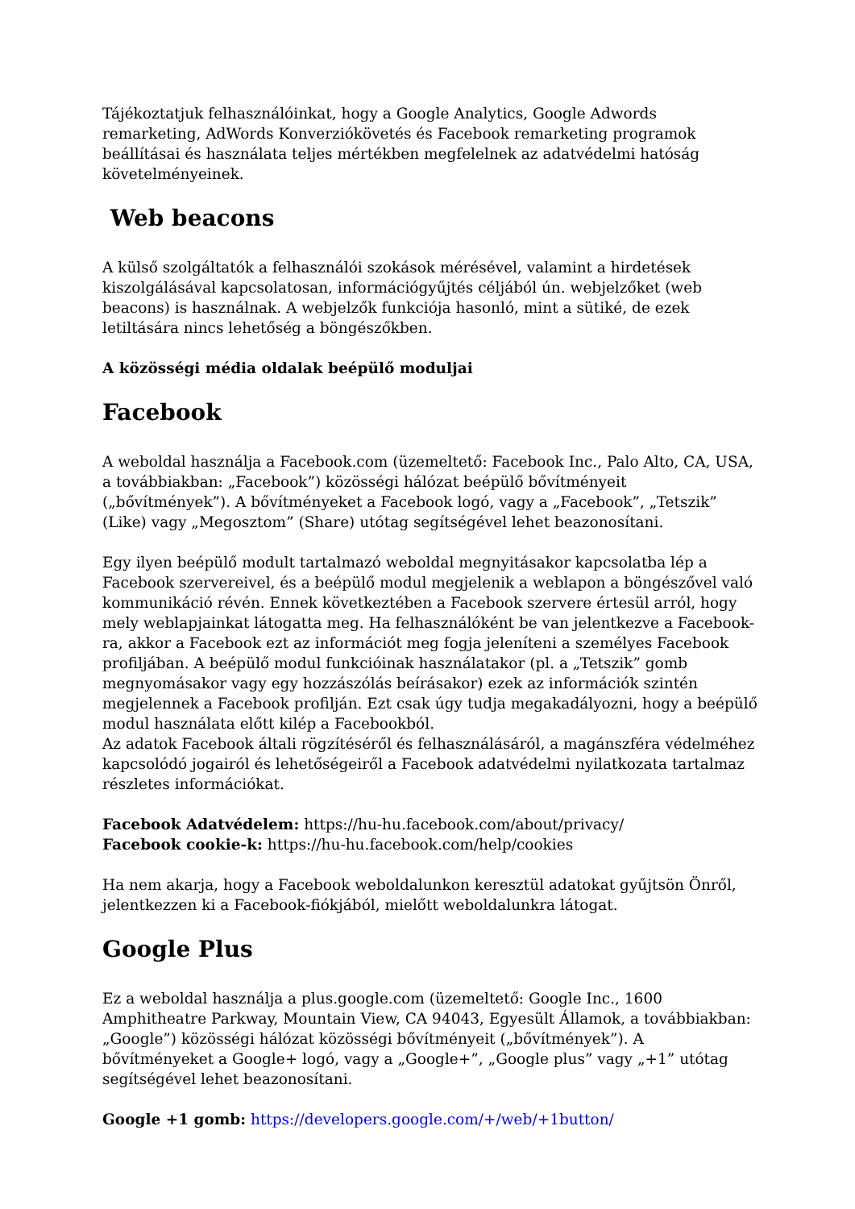Tájékoztatjuk felhasználóinkat, hogy a Google Analytics, Google Adwords remarketing, AdWords Konverziókövetés és Facebook remarketing programok beállításai és használata teljes mértékben megfelelnek az adatvédelmi hatóság követelményeinek.
Web beacons
A külső szolgáltatók a felhasználói szokások mérésével, valamint a hirdetések kiszolgálásával kapcsolatosan, információgyűjtés céljából ún. webjelzőket (web beacons) is használnak. A webjelzők funkciója hasonló, mint a sütiké, de ezek letiltására nincs lehetőség a böngészőkben.
A közösségi média oldalak beépülő moduljai
Facebook
A weboldal használja a Facebook.com (üzemeltető: Facebook Inc., Palo Alto, CA, USA, a továbbiakban: „Facebook”) közösségi hálózat beépülő bővítményeit („bővítmények”). A bővítményeket a Facebook logó, vagy a „Facebook”, „Tetszik” (Like) vagy „Megosztom” (Share) utótag segítségével lehet beazonosítani.
Egy ilyen beépülő modult tartalmazó weboldal megnyitásakor kapcsolatba lép a Facebook szervereivel, és a beépülő modul megjelenik a weblapon a böngészővel való kommunikáció révén. Ennek következtében a Facebook szervere értesül arról, hogy mely weblapjainkat látogatta meg. Ha felhasználóként be van jelentkezve a Facebook-ra, akkor a Facebook ezt az információt meg fogja jeleníteni a személyes Facebook profiljában. A beépülő modul funkcióinak használatakor (pl. a „Tetszik” gomb megnyomásakor vagy egy hozzászólás beírásakor) ezek az információk szintén megjelennek a Facebook profilján. Ezt csak úgy tudja megakadályozni, hogy a beépülő modul használata előtt kilép a Facebookból.
Az adatok Facebook általi rögzítéséről és felhasználásáról, a magánszféra védelméhez kapcsolódó jogairól és lehetőségeiről a Facebook adatvédelmi nyilatkozata tartalmaz részletes információkat.
Facebook Adatvédelem: https://hu-hu.facebook.com/about/privacy/
Facebook cookie-k: https://hu-hu.facebook.com/help/cookies
Ha nem akarja, hogy a Facebook weboldalunkon keresztül adatokat gyűjtsön Önről, jelentkezzen ki a Facebook-fiókjából, mielőtt weboldalunkra látogat.
Google Plus
Ez a weboldal használja a plus.google.com (üzemeltető: Google Inc., 1600 Amphitheatre Parkway, Mountain View, CA 94043, Egyesült Államok, a továbbiakban: „Google”) közösségi hálózat közösségi bővítményeit („bővítmények”). A bővítményeket a Google+ logó, vagy a „Google+”, „Google plus” vagy „+1” utótag segítségével lehet beazonosítani.
Google +1 gomb: https://developers.google.com/+/web/+1button/